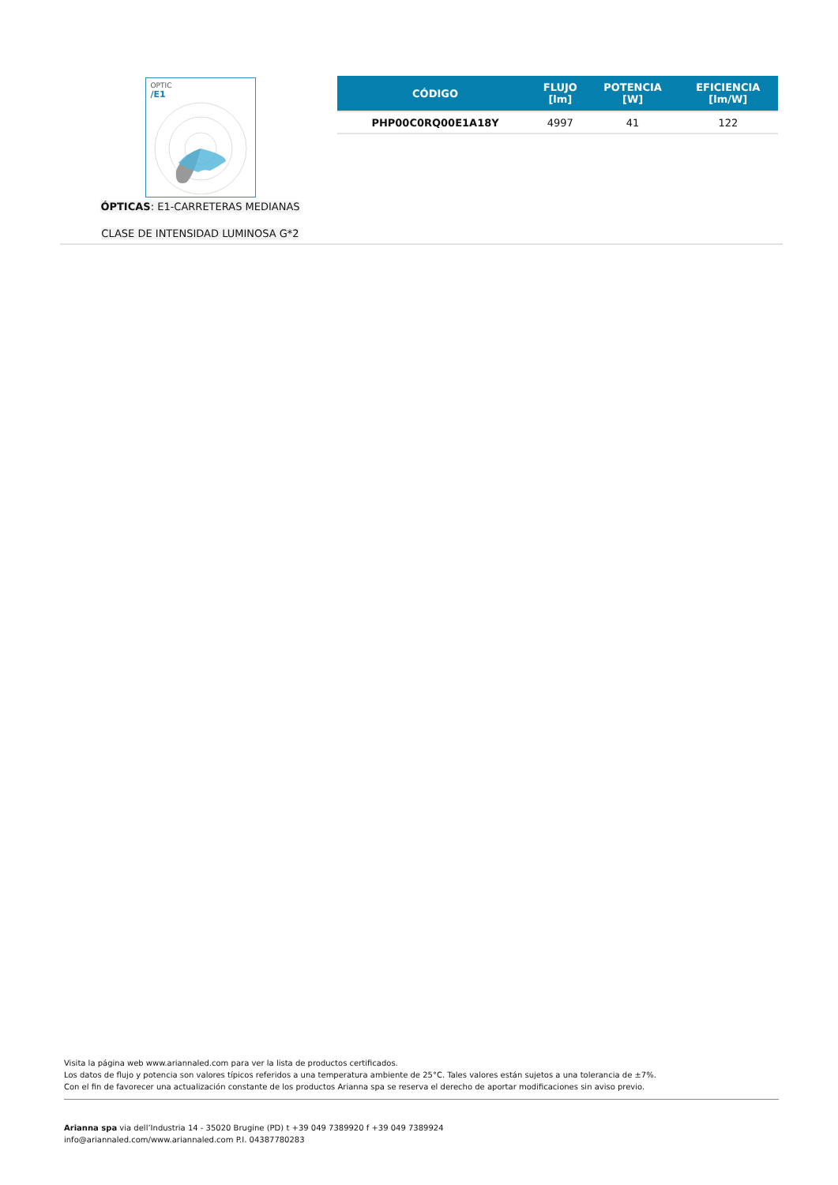OPTIC
/E1
ÓPTICAS: E1-CARRETERAS MEDIANAS
CLASE DE INTENSIDAD LUMINOSA G*2
| CÓDIGO | FLUJO [lm] | POTENCIA [W] | EFICIENCIA [lm/W] |
| --- | --- | --- | --- |
| PHP00C0RQ00E1A18Y | 4997 | 41 | 122 |
Visita la página web www.ariannaled.com para ver la lista de productos certificados.
Los datos de flujo y potencia son valores típicos referidos a una temperatura ambiente de 25°C. Tales valores están sujetos a una tolerancia de ±7%.
Con el fin de favorecer una actualización constante de los productos Arianna spa se reserva el derecho de aportar modificaciones sin aviso previo.
Arianna spa via dell’Industria 14 - 35020 Brugine (PD) t +39 049 7389920 f +39 049 7389924
info@ariannaled.com/www.ariannaled.com P.I. 04387780283